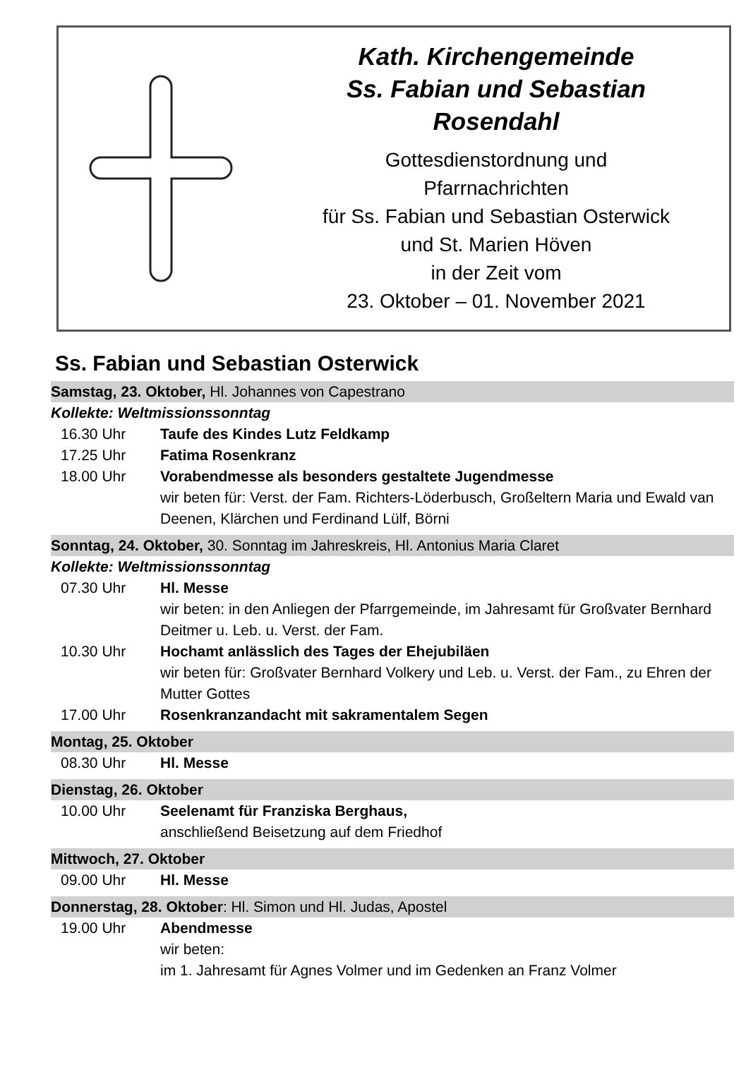Kath. Kirchengemeinde
Ss. Fabian und Sebastian
Rosendahl
Gottesdienstordnung und
Pfarrnachrichten
für Ss. Fabian und Sebastian Osterwick
und St. Marien Höven
in der Zeit vom
23. Oktober – 01. November 2021
Ss. Fabian und Sebastian Osterwick
Samstag, 23. Oktober, Hl. Johannes von Capestrano
Kollekte: Weltmissionssonntag
16.30 Uhr Taufe des Kindes Lutz Feldkamp
17.25 Uhr Fatima Rosenkranz
18.00 Uhr Vorabendmesse als besonders gestaltete Jugendmesse
wir beten für: Verst. der Fam. Richters-Löderbusch, Großeltern Maria und Ewald van Deenen, Klärchen und Ferdinand Lülf, Börni
Sonntag, 24. Oktober, 30. Sonntag im Jahreskreis, Hl. Antonius Maria Claret
Kollekte: Weltmissionssonntag
07.30 Uhr Hl. Messe
wir beten: in den Anliegen der Pfarrgemeinde, im Jahresamt für Großvater Bernhard Deitmer u. Leb. u. Verst. der Fam.
10.30 Uhr Hochamt anlässlich des Tages der Ehejubiläen
wir beten für: Großvater Bernhard Volkery und Leb. u. Verst. der Fam., zu Ehren der Mutter Gottes
17.00 Uhr Rosenkranzandacht mit sakramentalem Segen
Montag, 25. Oktober
08.30 Uhr Hl. Messe
Dienstag, 26. Oktober
10.00 Uhr Seelenamt für Franziska Berghaus,
anschließend Beisetzung auf dem Friedhof
Mittwoch, 27. Oktober
09.00 Uhr Hl. Messe
Donnerstag, 28. Oktober: Hl. Simon und Hl. Judas, Apostel
19.00 Uhr Abendmesse
wir beten:
im 1. Jahresamt für Agnes Volmer und im Gedenken an Franz Volmer